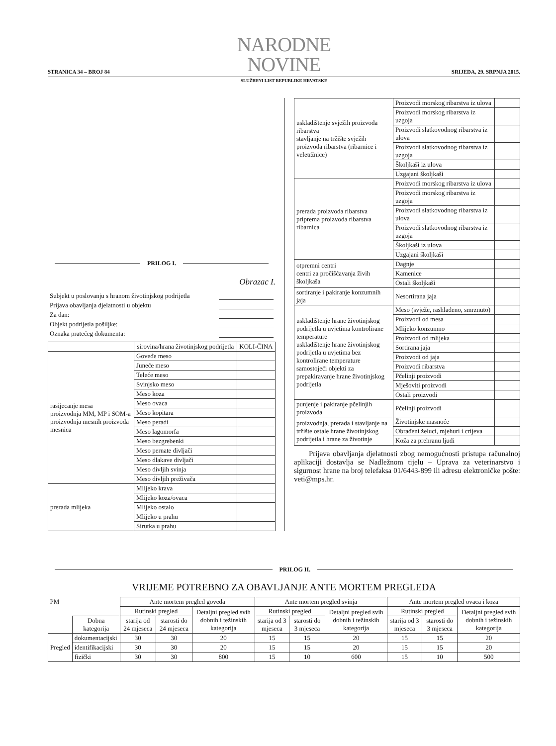STRANICA 34 – BROJ 84
NARODNE NOVINE
SRIJEDA, 29. SRPNJA 2015.
SLUŽBENI LIST REPUBLIKE HRVATSKE
PRILOG I.
Obrazac I.
Subjekt u poslovanju s hranom životinjskog podrijetla
Prijava obavljanja djelatnosti u objektu
Za dan:
Objekt podrijetla pošiljke:
Oznaka pratećeg dokumenta:
| | sirovina/hrana životinjskog podrijetla | KOLI-ČINA |
| --- | --- | --- |
| rasijecanje mesa proizvodnja MM, MP i SOM-a proizvodnja mesnih proizvoda mesnica | Goveđe meso | |
| | Juneće meso | |
| | Teleće meso | |
| | Svinjsko meso | |
| | Meso koza | |
| | Meso ovaca | |
| | Meso kopitara | |
| | Meso peradi | |
| | Meso lagomorfa | |
| | Meso bezgrebenki | |
| | Meso pernate divljači | |
| | Meso dlakave divljači | |
| | Meso divljih svinja | |
| | Meso divljih preživača | |
| prerada mlijeka | Mlijeko krava | |
| | Mlijeko koza/ovaca | |
| | Mlijeko ostalo | |
| | Mlijeko u prahu | |
| | Sirutka u prahu | |
| uskladištenje svježih proizvoda ribarstva stavljanje na tržište svježih proizvoda ribarstva (ribarnice i veletržnice) | Proizvodi morskog ribarstva iz ulova | |
| | Proizvodi morskog ribarstva iz uzgoja | |
| | Proizvodi slatkovodnog ribarstva iz ulova | |
| | Proizvodi slatkovodnog ribarstva iz uzgoja | |
| | Školjkaši iz ulova | |
| | Uzgajani školjkaši | |
| prerada proizvoda ribarstva priprema proizvoda ribarstva ribarnica | Proizvodi morskog ribarstva iz ulova | |
| | Proizvodi morskog ribarstva iz uzgoja | |
| | Proizvodi slatkovodnog ribarstva iz ulova | |
| | Proizvodi slatkovodnog ribarstva iz uzgoja | |
| | Školjkaši iz ulova | |
| | Uzgajani školjkaši | |
| otpremni centri centri za pročišćavanja živih školjkaša | Dagnje | |
| | Kamenice | |
| | Ostali školjkaši | |
| sortiranje i pakiranje konzumnih jaja | Nesortirana jaja | |
| uskladištenje hrane životinjskog podrijetla u uvjetima kontrolirane temperature uskladištenje hrane životinjskog podrijetla u uvjetima bez kontrolirane temperature samostojeći objekti za prepakiravanje hrane životinjskog podrijetla | Meso (svježe, rashlađeno, smrznuto) | |
| | Proizvodi od mesa | |
| | Mlijeko konzumno | |
| | Proizvodi od mlijeka | |
| | Sortirana jaja | |
| | Proizvodi od jaja | |
| | Proizvodi ribarstva | |
| | Pčelinji proizvodi | |
| | Mješoviti proizvodi | |
| | Ostali proizvodi | |
| punjenje i pakiranje pčelinjih proizvoda | Pčelinji proizvodi | |
| proizvodnja, prerada i stavljanje na tržište ostale hrane životinjskog podrijetla i hrane za životinje | Životinjske masnoće | |
| | Obrađeni želuci, mjehuri i crijeva | |
| | Koža za prehranu ljudi | |
Prijava obavljanja djelatnosti zbog nemogućnosti pristupa računalnoj aplikaciji dostavlja se Nadležnom tijelu – Uprava za veterinarstvo i sigurnost hrane na broj telefaksa 01/6443-899 ili adresu elektroničke pošte: veti@mps.hr.
PRILOG II.
VRIJEME POTREBNO ZA OBAVLJANJE ANTE MORTEM PREGLEDA
| PM | | Ante mortem pregled goveda | | | Ante mortem pregled svinja | | | Ante mortem pregled ovaca i koza | | |
| | | Rutinski pregled | | Detaljni pregled svih dobnih i težinskih kategorija | Rutinski pregled | | Detaljni pregled svih dobnih i težinskih kategorija | Rutinski pregled | | Detaljni pregled svih dobnih i težinskih kategorija |
| | Dobna kategorija | starija od 24 mjeseca | starosti do 24 mjeseca | | starija od 3 mjeseca | starosti do 3 mjeseca | | starija od 3 mjeseca | starosti do 3 mjeseca | |
| Pregled | dokumentacijski | 30 | 30 | 20 | 15 | 15 | 20 | 15 | 15 | 20 |
| | identifikacijski | 30 | 30 | 20 | 15 | 15 | 20 | 15 | 15 | 20 |
| | fizički | 30 | 30 | 800 | 15 | 10 | 600 | 15 | 10 | 500 |